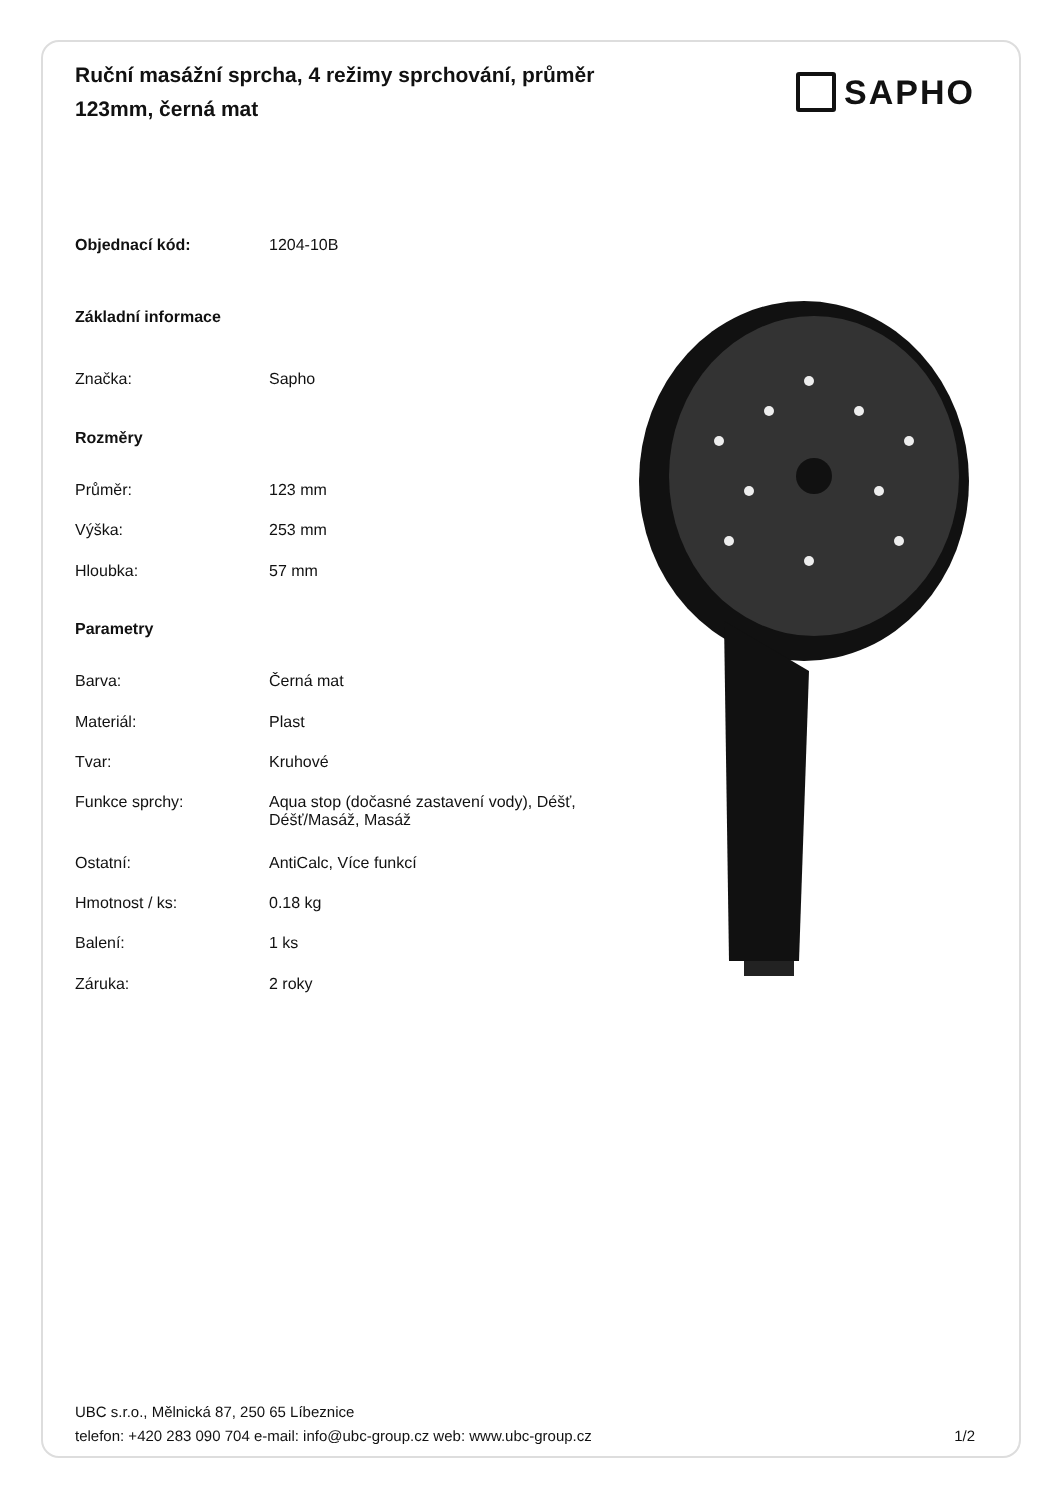Ruční masážní sprcha, 4 režimy sprchování, průměr 123mm, černá mat
SAPHO
| Objednací kód: | 1204-10B |
| Základní informace | |
| Značka: | Sapho |
| Rozměry | |
| Průměr: | 123 mm |
| Výška: | 253 mm |
| Hloubka: | 57 mm |
| Parametry | |
| Barva: | Černá mat |
| Materiál: | Plast |
| Tvar: | Kruhové |
| Funkce sprchy: | Aqua stop (dočasné zastavení vody), Déšť, Déšť/Masáž, Masáž |
| Ostatní: | AntiCalc, Více funkcí |
| Hmotnost / ks: | 0.18 kg |
| Balení: | 1 ks |
| Záruka: | 2 roky |
UBC s.r.o., Mělnická 87, 250 65 Líbeznice
telefon: +420 283 090 704 e-mail: info@ubc-group.cz web: www.ubc-group.cz 1/2